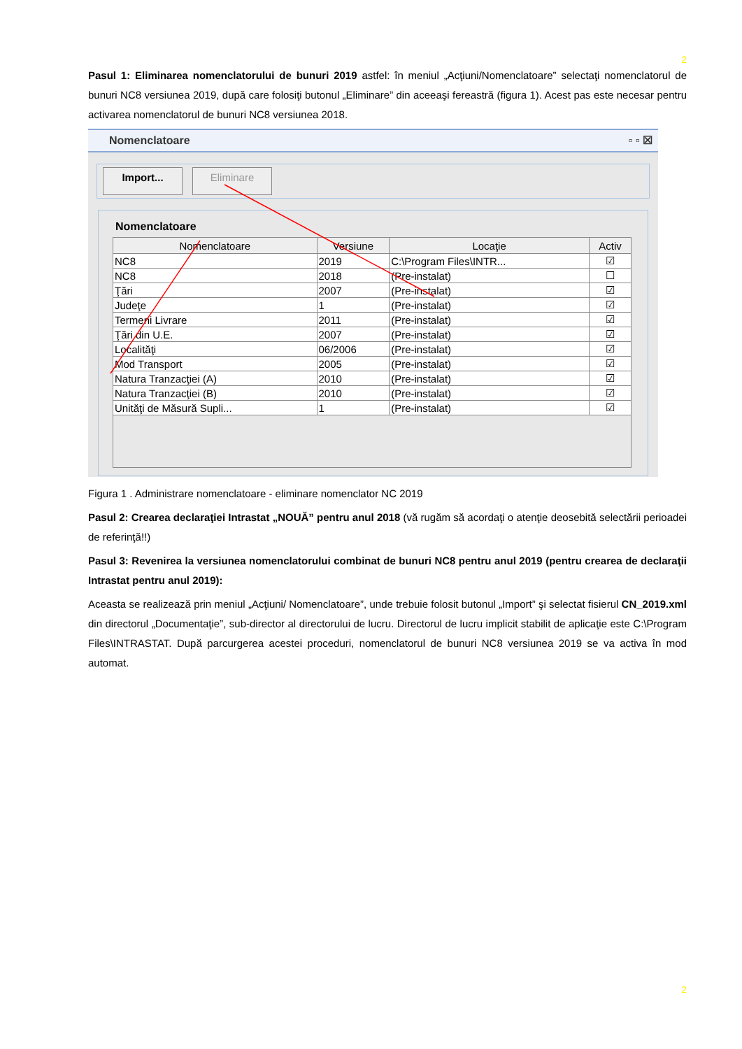2
Pasul 1: Eliminarea nomenclatorului de bunuri 2019 astfel: în meniul „Acţiuni/Nomenclatoare” selectaţi nomenclatorul de bunuri NC8 versiunea 2019, după care folosiţi butonul „Eliminare” din aceeaşi fereastră (figura 1). Acest pas este necesar pentru activarea nomenclatorul de bunuri NC8 versiunea 2018.
Nomenclatoare ▫ ▫ ☒
Import... Eliminare
Nomenclatoare
| Nomenclatoare | Versiune | Locaţie | Activ |
| --- | --- | --- | --- |
| NC8 | 2019 | C:\Program Files\INTR... | ☑ |
| NC8 | 2018 | (Pre-instalat) | ☐ |
| Ţări | 2007 | (Pre-instalat) | ☑ |
| Judeţe | 1 | (Pre-instalat) | ☑ |
| Termeni Livrare | 2011 | (Pre-instalat) | ☑ |
| Ţări din U.E. | 2007 | (Pre-instalat) | ☑ |
| Localităţi | 06/2006 | (Pre-instalat) | ☑ |
| Mod Transport | 2005 | (Pre-instalat) | ☑ |
| Natura Tranzacţiei (A) | 2010 | (Pre-instalat) | ☑ |
| Natura Tranzacţiei (B) | 2010 | (Pre-instalat) | ☑ |
| Unităţi de Măsură Supli... | 1 | (Pre-instalat) | ☑ |
Figura 1 . Administrare nomenclatoare - eliminare nomenclator NC 2019
Pasul 2: Crearea declaraţiei Intrastat „NOUĂ” pentru anul 2018 (vă rugăm să acordaţi o atenţie deosebită selectării perioadei de referinţă!!)
Pasul 3: Revenirea la versiunea nomenclatorului combinat de bunuri NC8 pentru anul 2019 (pentru crearea de declaraţii Intrastat pentru anul 2019):
Aceasta se realizează prin meniul „Acţiuni/ Nomenclatoare”, unde trebuie folosit butonul „Import” şi selectat fisierul CN_2019.xml din directorul „Documentaţie”, sub-director al directorului de lucru. Directorul de lucru implicit stabilit de aplicaţie este C:\Program Files\INTRASTAT. După parcurgerea acestei proceduri, nomenclatorul de bunuri NC8 versiunea 2019 se va activa în mod automat.
2